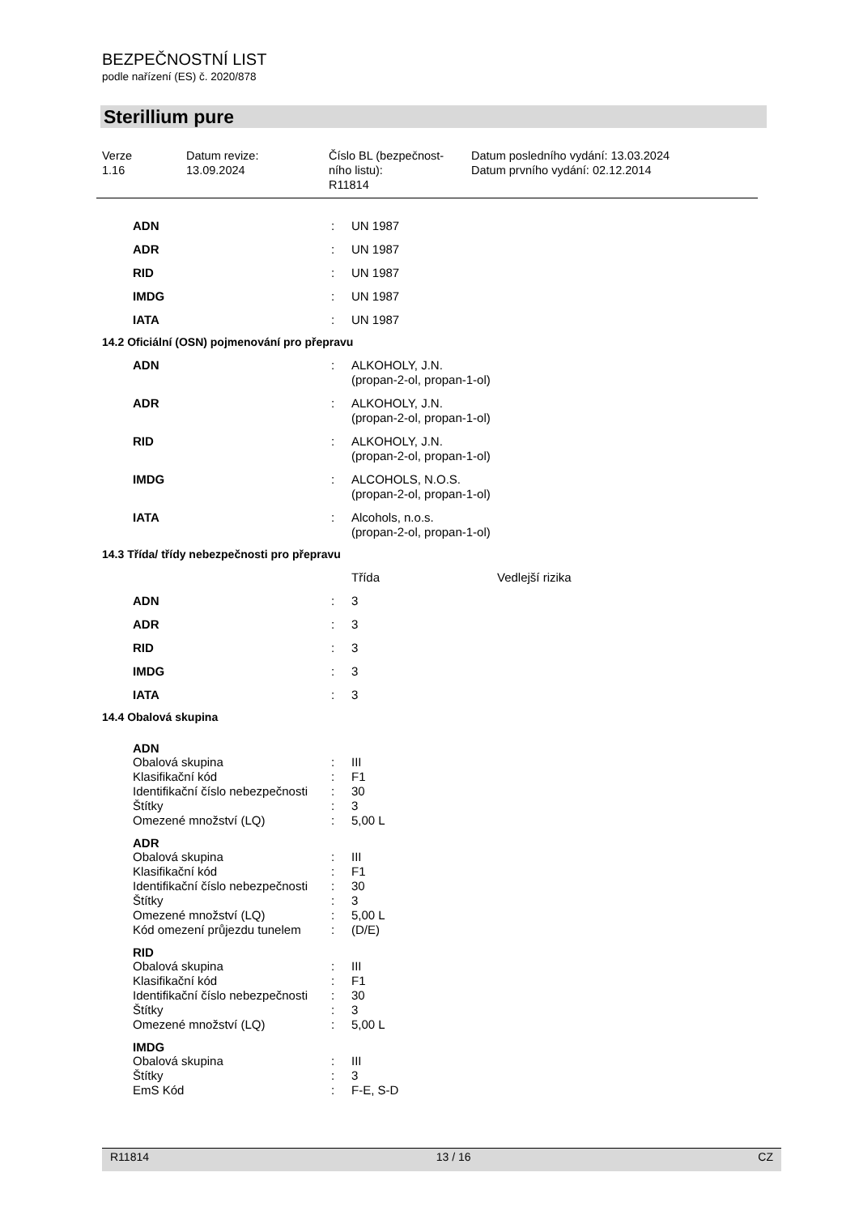BEZPEČNOSTNÍ LIST
podle nařízení (ES) č. 2020/878
Sterillium pure
| Verze 1.16 | Datum revize: 13.09.2024 | Číslo BL (bezpečnost- ního listu): R11814 | Datum posledního vydání: 13.03.2024 Datum prvního vydání: 02.12.2014 |
| ADN | : | UN 1987 |
| ADR | : | UN 1987 |
| RID | : | UN 1987 |
| IMDG | : | UN 1987 |
| IATA | : | UN 1987 |
14.2 Oficiální (OSN) pojmenování pro přepravu
| ADN | : | ALKOHOLY, J.N. (propan-2-ol, propan-1-ol) |
| ADR | : | ALKOHOLY, J.N. (propan-2-ol, propan-1-ol) |
| RID | : | ALKOHOLY, J.N. (propan-2-ol, propan-1-ol) |
| IMDG | : | ALCOHOLS, N.O.S. (propan-2-ol, propan-1-ol) |
| IATA | : | Alcohols, n.o.s. (propan-2-ol, propan-1-ol) |
14.3 Třída/ třídy nebezpečnosti pro přepravu
| | | Třída | Vedlejší rizika |
| ADN | : | 3 | |
| ADR | : | 3 | |
| RID | : | 3 | |
| IMDG | : | 3 | |
| IATA | : | 3 | |
14.4 Obalová skupina
| ADN | | |
| --- | --- | --- |
| Obalová skupina | : | III |
| Klasifikační kód | : | F1 |
| Identifikační číslo nebezpečnosti | : | 30 |
| Štítky | : | 3 |
| Omezené množství (LQ) | : | 5,00 L |
| ADR | | |
| Obalová skupina | : | III |
| Klasifikační kód | : | F1 |
| Identifikační číslo nebezpečnosti | : | 30 |
| Štítky | : | 3 |
| Omezené množství (LQ) | : | 5,00 L |
| Kód omezení průjezdu tunelem | : | (D/E) |
| RID | | |
| Obalová skupina | : | III |
| Klasifikační kód | : | F1 |
| Identifikační číslo nebezpečnosti | : | 30 |
| Štítky | : | 3 |
| Omezené množství (LQ) | : | 5,00 L |
| IMDG | | |
| Obalová skupina | : | III |
| Štítky | : | 3 |
| EmS Kód | : | F-E, S-D |
R11814 13 / 16 CZ